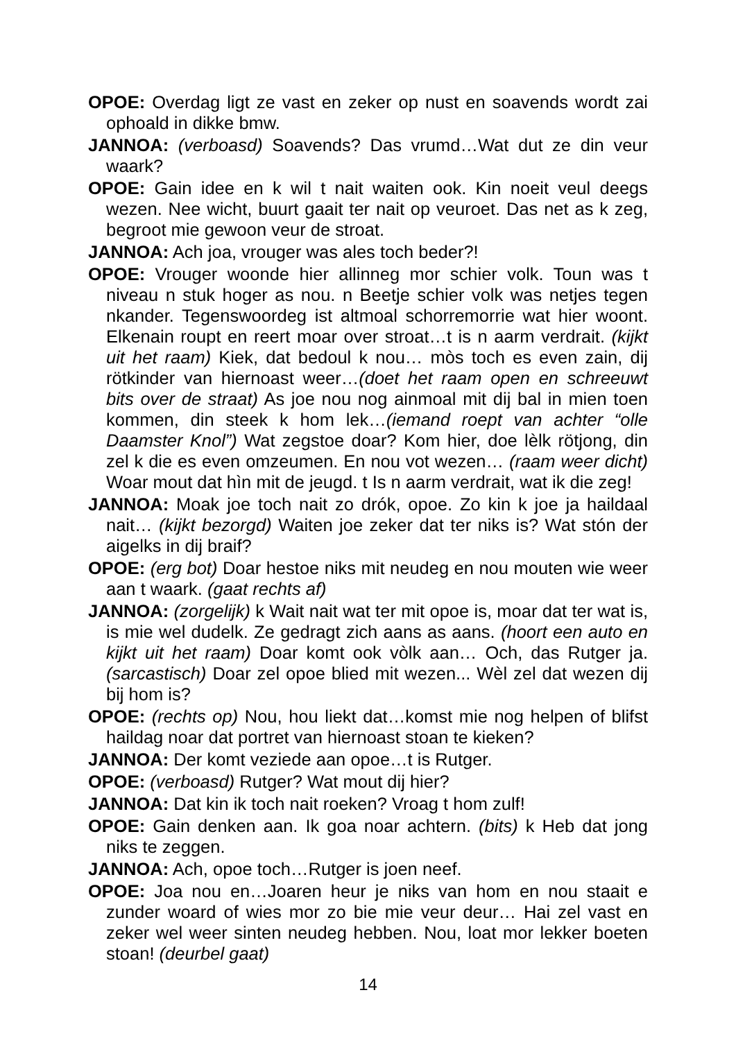OPOE: Overdag ligt ze vast en zeker op nust en soavends wordt zai ophoald in dikke bmw.
JANNOA: (verboasd) Soavends? Das vrumd…Wat dut ze din veur waark?
OPOE: Gain idee en k wil t nait waiten ook. Kin noeit veul deegs wezen. Nee wicht, buurt gaait ter nait op veuroet. Das net as k zeg, begroot mie gewoon veur de stroat.
JANNOA: Ach joa, vrouger was ales toch beder?!
OPOE: Vrouger woonde hier allinneg mor schier volk. Toun was t niveau n stuk hoger as nou. n Beetje schier volk was netjes tegen nkander. Tegenswoordeg ist altmoal schorremorrie wat hier woont. Elkenain roupt en reert moar over stroat…t is n aarm verdrait. (kijkt uit het raam) Kiek, dat bedoul k nou… mòs toch es even zain, dij rötkinder van hiernoast weer…(doet het raam open en schreeuwt bits over de straat) As joe nou nog ainmoal mit dij bal in mien toen kommen, din steek k hom lek…(iemand roept van achter “olle Daamster Knol”) Wat zegstoe doar? Kom hier, doe lèlk rötjong, din zel k die es even omzeumen. En nou vot wezen… (raam weer dicht) Woar mout dat hìn mit de jeugd. t Is n aarm verdrait, wat ik die zeg!
JANNOA: Moak joe toch nait zo drók, opoe. Zo kin k joe ja haildaal nait… (kijkt bezorgd) Waiten joe zeker dat ter niks is? Wat stón der aigelks in dij braif?
OPOE: (erg bot) Doar hestoe niks mit neudeg en nou mouten wie weer aan t waark. (gaat rechts af)
JANNOA: (zorgelijk) k Wait nait wat ter mit opoe is, moar dat ter wat is, is mie wel dudelk. Ze gedragt zich aans as aans. (hoort een auto en kijkt uit het raam) Doar komt ook vòlk aan… Och, das Rutger ja. (sarcastisch) Doar zel opoe blied mit wezen... Wèl zel dat wezen dij bij hom is?
OPOE: (rechts op) Nou, hou liekt dat…komst mie nog helpen of blifst haildag noar dat portret van hiernoast stoan te kieken?
JANNOA: Der komt veziede aan opoe…t is Rutger.
OPOE: (verboasd) Rutger? Wat mout dij hier?
JANNOA: Dat kin ik toch nait roeken? Vroag t hom zulf!
OPOE: Gain denken aan. Ik goa noar achtern. (bits) k Heb dat jong niks te zeggen.
JANNOA: Ach, opoe toch…Rutger is joen neef.
OPOE: Joa nou en…Joaren heur je niks van hom en nou staait e zunder woard of wies mor zo bie mie veur deur… Hai zel vast en zeker wel weer sinten neudeg hebben. Nou, loat mor lekker boeten stoan! (deurbel gaat)
14